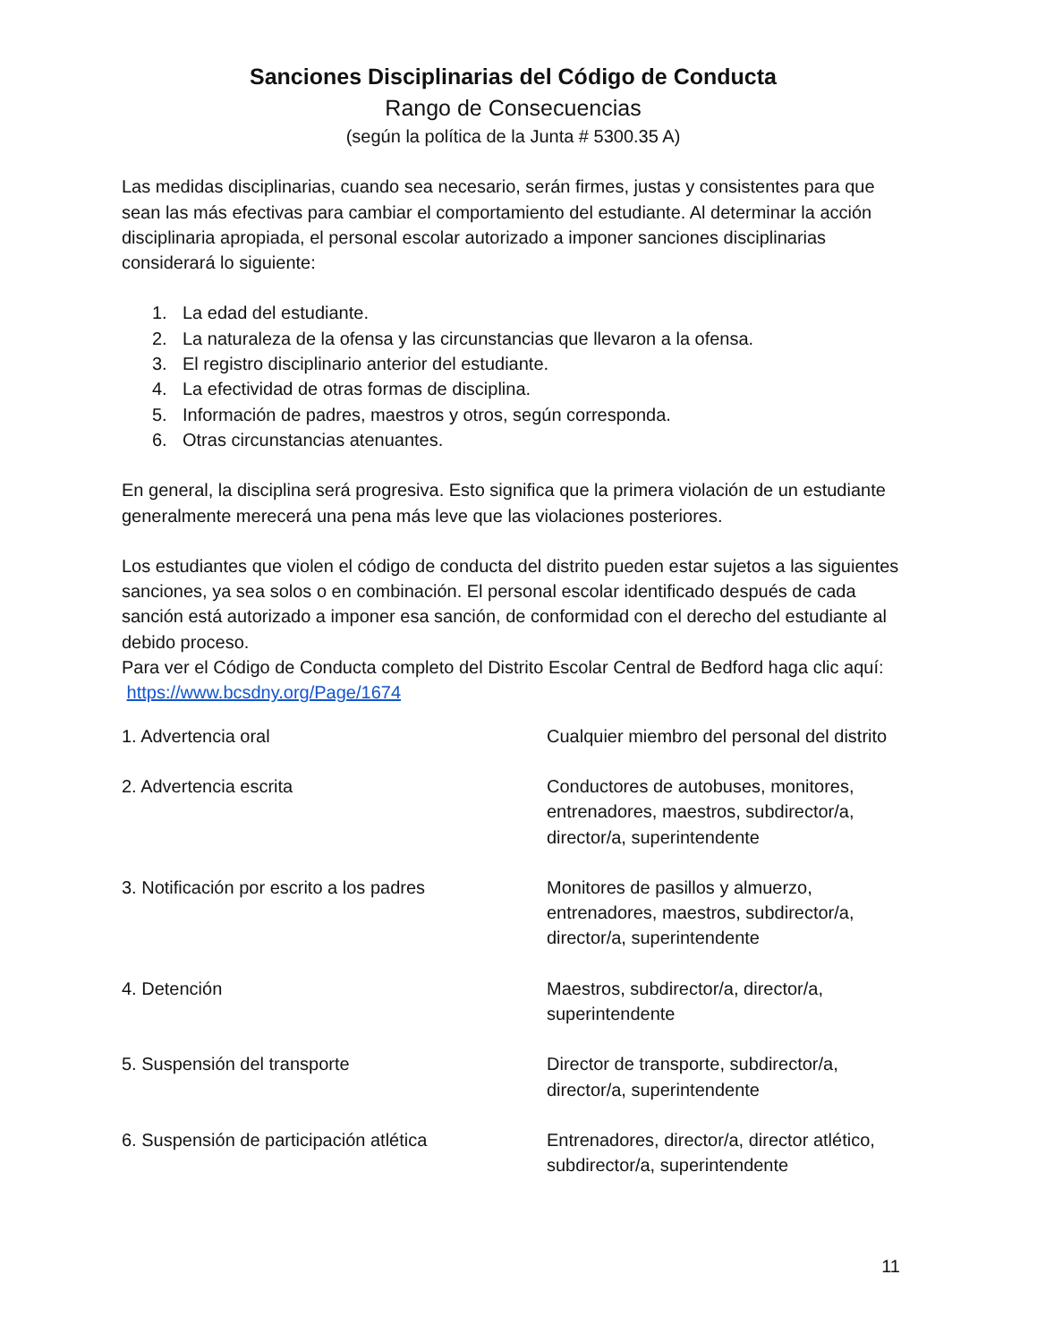Sanciones Disciplinarias del Código de Conducta
Rango de Consecuencias
(según la política de la Junta # 5300.35 A)
Las medidas disciplinarias, cuando sea necesario, serán firmes, justas y consistentes para que sean las más efectivas para cambiar el comportamiento del estudiante. Al determinar la acción disciplinaria apropiada, el personal escolar autorizado a imponer sanciones disciplinarias considerará lo siguiente:
1. La edad del estudiante.
2. La naturaleza de la ofensa y las circunstancias que llevaron a la ofensa.
3. El registro disciplinario anterior del estudiante.
4. La efectividad de otras formas de disciplina.
5. Información de padres, maestros y otros, según corresponda.
6. Otras circunstancias atenuantes.
En general, la disciplina será progresiva. Esto significa que la primera violación de un estudiante generalmente merecerá una pena más leve que las violaciones posteriores.
Los estudiantes que violen el código de conducta del distrito pueden estar sujetos a las siguientes sanciones, ya sea solos o en combinación. El personal escolar identificado después de cada sanción está autorizado a imponer esa sanción, de conformidad con el derecho del estudiante al debido proceso.
Para ver el Código de Conducta completo del Distrito Escolar Central de Bedford haga clic aquí: https://www.bcsdny.org/Page/1674
| 1. Advertencia oral | Cualquier miembro del personal del distrito |
| 2. Advertencia escrita | Conductores de autobuses, monitores, entrenadores, maestros, subdirector/a, director/a, superintendente |
| 3. Notificación por escrito a los padres | Monitores de pasillos y almuerzo, entrenadores, maestros, subdirector/a, director/a, superintendente |
| 4. Detención | Maestros, subdirector/a, director/a, superintendente |
| 5. Suspensión del transporte | Director de transporte, subdirector/a, director/a, superintendente |
| 6. Suspensión de participación atlética | Entrenadores, director/a, director atlético, subdirector/a, superintendente |
11